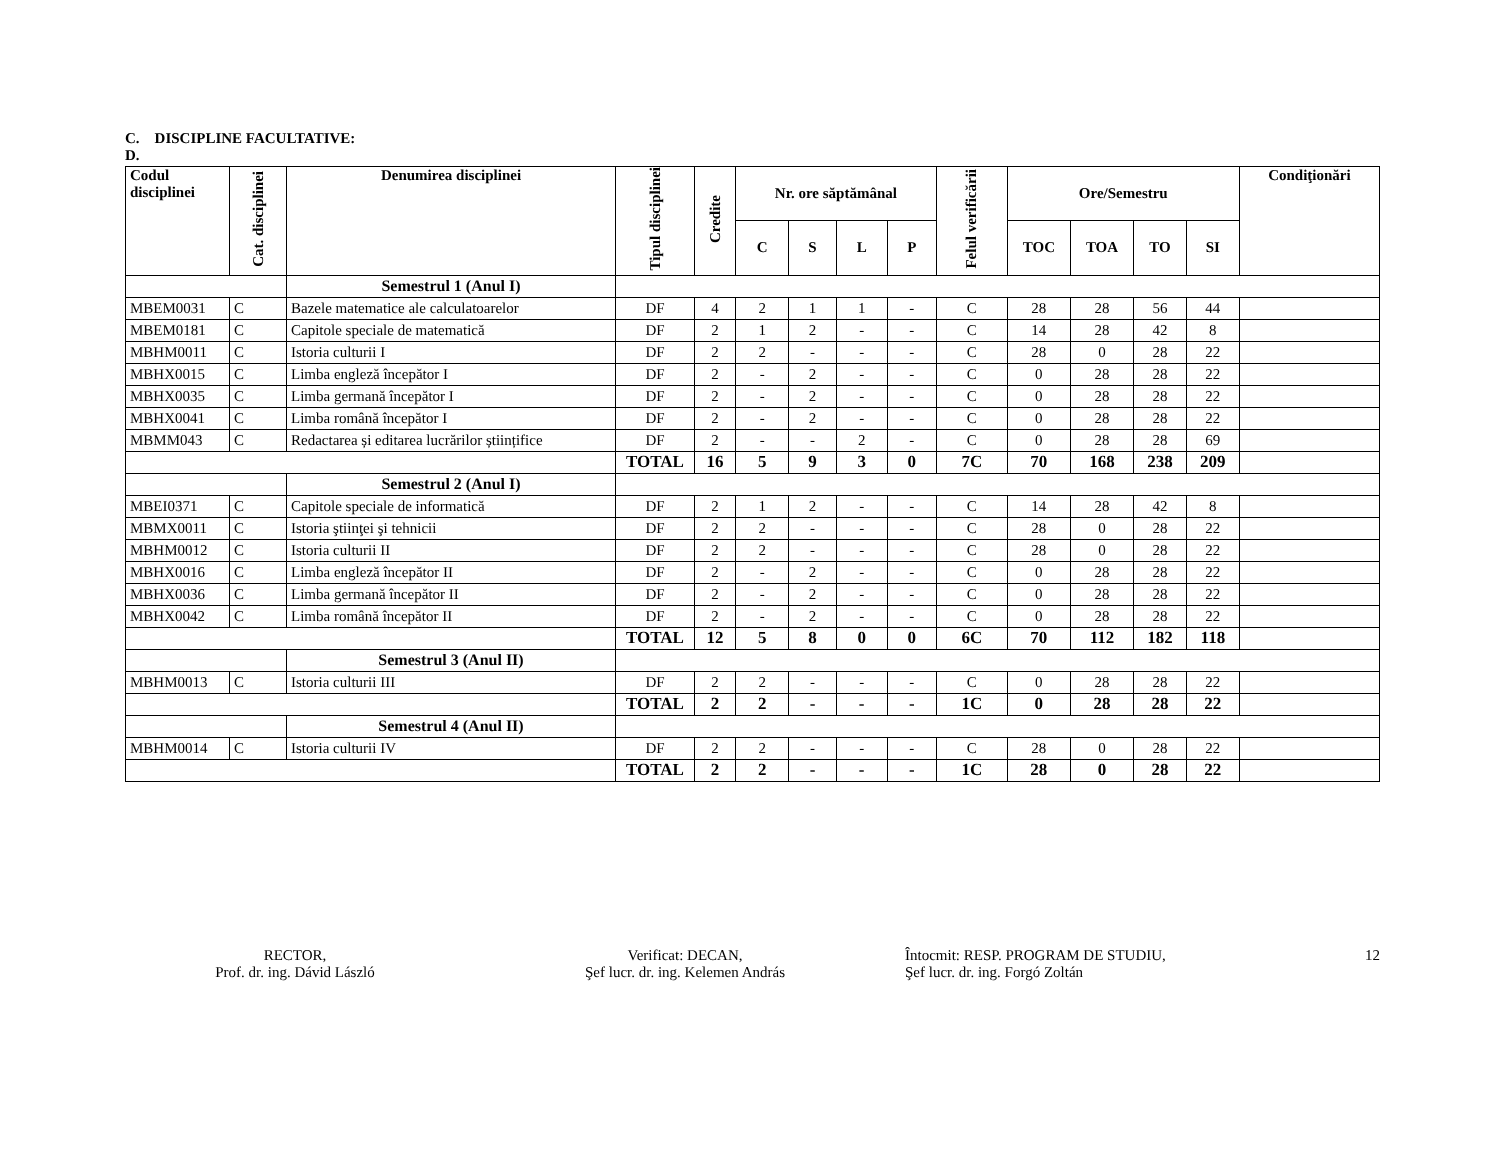C. DISCIPLINE FACULTATIVE:
D.
| Codul disciplinei | Cat. disciplinei | Denumirea disciplinei | Tipul disciplinei | Credite | Nr. ore săptămânal | | | | Felul verificării | Ore/Semestru | | | | Condiţionări |
| --- | --- | --- | --- | --- | --- | --- | --- | --- | --- | --- | --- | --- | --- | --- |
| | | | | | C | S | L | P | | TOC | TOA | TO | SI | |
| | | Semestrul 1 (Anul I) | | | | | | | | | | | | |
| MBEM0031 | C | Bazele matematice ale calculatoarelor | DF | 4 | 2 | 1 | 1 | - | C | 28 | 28 | 56 | 44 | |
| MBEM0181 | C | Capitole speciale de matematică | DF | 2 | 1 | 2 | - | - | C | 14 | 28 | 42 | 8 | |
| MBHM0011 | C | Istoria culturii I | DF | 2 | 2 | - | - | - | C | 28 | 0 | 28 | 22 | |
| MBHX0015 | C | Limba engleză începător I | DF | 2 | - | 2 | - | - | C | 0 | 28 | 28 | 22 | |
| MBHX0035 | C | Limba germană începător I | DF | 2 | - | 2 | - | - | C | 0 | 28 | 28 | 22 | |
| MBHX0041 | C | Limba română începător I | DF | 2 | - | 2 | - | - | C | 0 | 28 | 28 | 22 | |
| MBMM043 | C | Redactarea și editarea lucrărilor științifice | DF | 2 | - | - | 2 | - | C | 0 | 28 | 28 | 69 | |
| | | | TOTAL | 16 | 5 | 9 | 3 | 0 | 7C | 70 | 168 | 238 | 209 | |
| | | Semestrul 2 (Anul I) | | | | | | | | | | | | |
| MBEI0371 | C | Capitole speciale de informatică | DF | 2 | 1 | 2 | - | - | C | 14 | 28 | 42 | 8 | |
| MBMX0011 | C | Istoria ştiinţei şi tehnicii | DF | 2 | 2 | - | - | - | C | 28 | 0 | 28 | 22 | |
| MBHM0012 | C | Istoria culturii II | DF | 2 | 2 | - | - | - | C | 28 | 0 | 28 | 22 | |
| MBHX0016 | C | Limba engleză începător II | DF | 2 | - | 2 | - | - | C | 0 | 28 | 28 | 22 | |
| MBHX0036 | C | Limba germană începător II | DF | 2 | - | 2 | - | - | C | 0 | 28 | 28 | 22 | |
| MBHX0042 | C | Limba română începător II | DF | 2 | - | 2 | - | - | C | 0 | 28 | 28 | 22 | |
| | | | TOTAL | 12 | 5 | 8 | 0 | 0 | 6C | 70 | 112 | 182 | 118 | |
| | | Semestrul 3 (Anul II) | | | | | | | | | | | | |
| MBHM0013 | C | Istoria culturii III | DF | 2 | 2 | - | - | - | C | 0 | 28 | 28 | 22 | |
| | | | TOTAL | 2 | 2 | - | - | - | 1C | 0 | 28 | 28 | 22 | |
| | | Semestrul 4 (Anul II) | | | | | | | | | | | | |
| MBHM0014 | C | Istoria culturii IV | DF | 2 | 2 | - | - | - | C | 28 | 0 | 28 | 22 | |
| | | | TOTAL | 2 | 2 | - | - | - | 1C | 28 | 0 | 28 | 22 | |
RECTOR,
Prof. dr. ing. Dávid László
Verificat: DECAN,
Şef lucr. dr. ing. Kelemen András
Întocmit: RESP. PROGRAM DE STUDIU,
Şef lucr. dr. ing. Forgó Zoltán
12